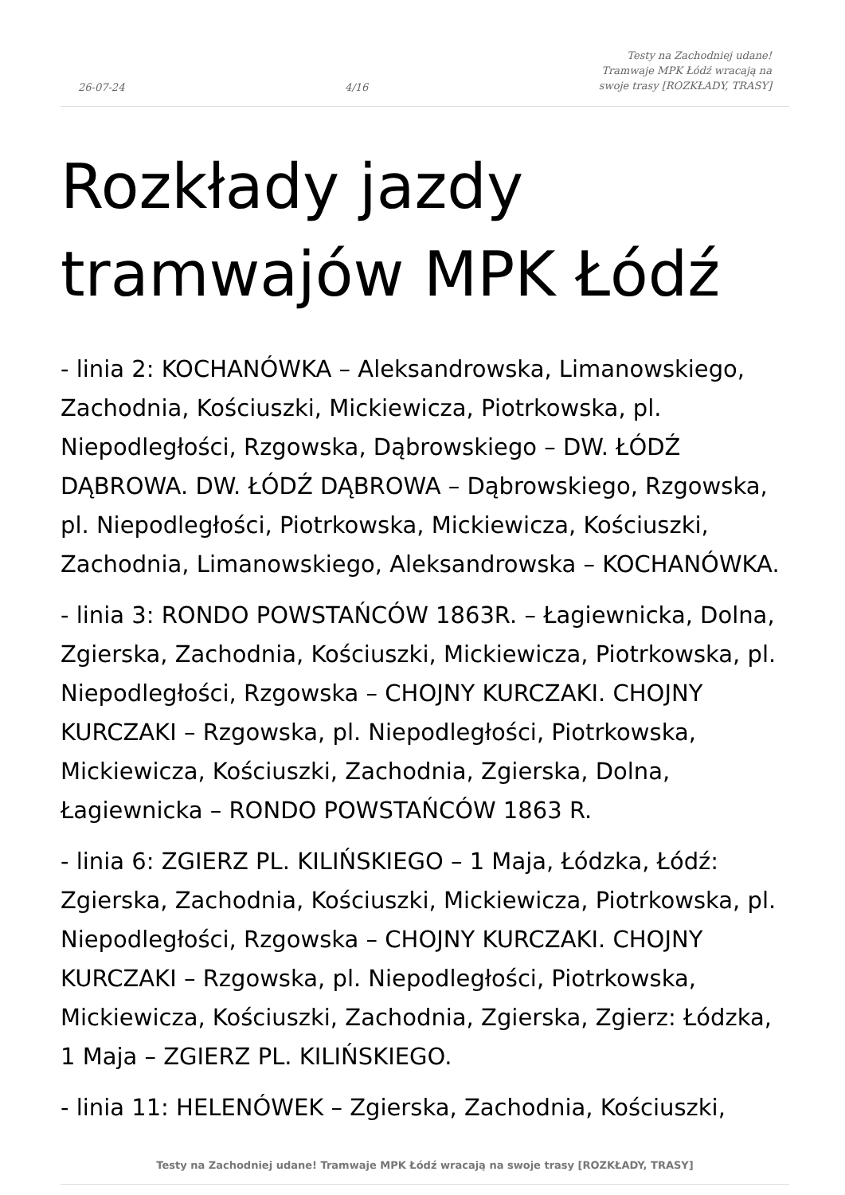26-07-24 4/16 Testy na Zachodniej udane! Tramwaje MPK Łódź wracają na swoje trasy [ROZKŁADY, TRASY]
Rozkłady jazdy tramwajów MPK Łódź
- linia 2: KOCHANÓWKA – Aleksandrowska, Limanowskiego, Zachodnia, Kościuszki, Mickiewicza, Piotrkowska, pl. Niepodległości, Rzgowska, Dąbrowskiego – DW. ŁÓDŹ DĄBROWA. DW. ŁÓDŹ DĄBROWA – Dąbrowskiego, Rzgowska, pl. Niepodległości, Piotrkowska, Mickiewicza, Kościuszki, Zachodnia, Limanowskiego, Aleksandrowska – KOCHANÓWKA.
- linia 3: RONDO POWSTAŃCÓW 1863R. – Łagiewnicka, Dolna, Zgierska, Zachodnia, Kościuszki, Mickiewicza, Piotrkowska, pl. Niepodległości, Rzgowska – CHOJNY KURCZAKI. CHOJNY KURCZAKI – Rzgowska, pl. Niepodległości, Piotrkowska, Mickiewicza, Kościuszki, Zachodnia, Zgierska, Dolna, Łagiewnicka – RONDO POWSTAŃCÓW 1863 R.
- linia 6: ZGIERZ PL. KILIŃSKIEGO – 1 Maja, Łódzka, Łódź: Zgierska, Zachodnia, Kościuszki, Mickiewicza, Piotrkowska, pl. Niepodległości, Rzgowska – CHOJNY KURCZAKI. CHOJNY KURCZAKI – Rzgowska, pl. Niepodległości, Piotrkowska, Mickiewicza, Kościuszki, Zachodnia, Zgierska, Zgierz: Łódzka, 1 Maja – ZGIERZ PL. KILIŃSKIEGO.
- linia 11: HELENÓWEK – Zgierska, Zachodnia, Kościuszki,
Testy na Zachodniej udane! Tramwaje MPK Łódź wracają na swoje trasy [ROZKŁADY, TRASY]